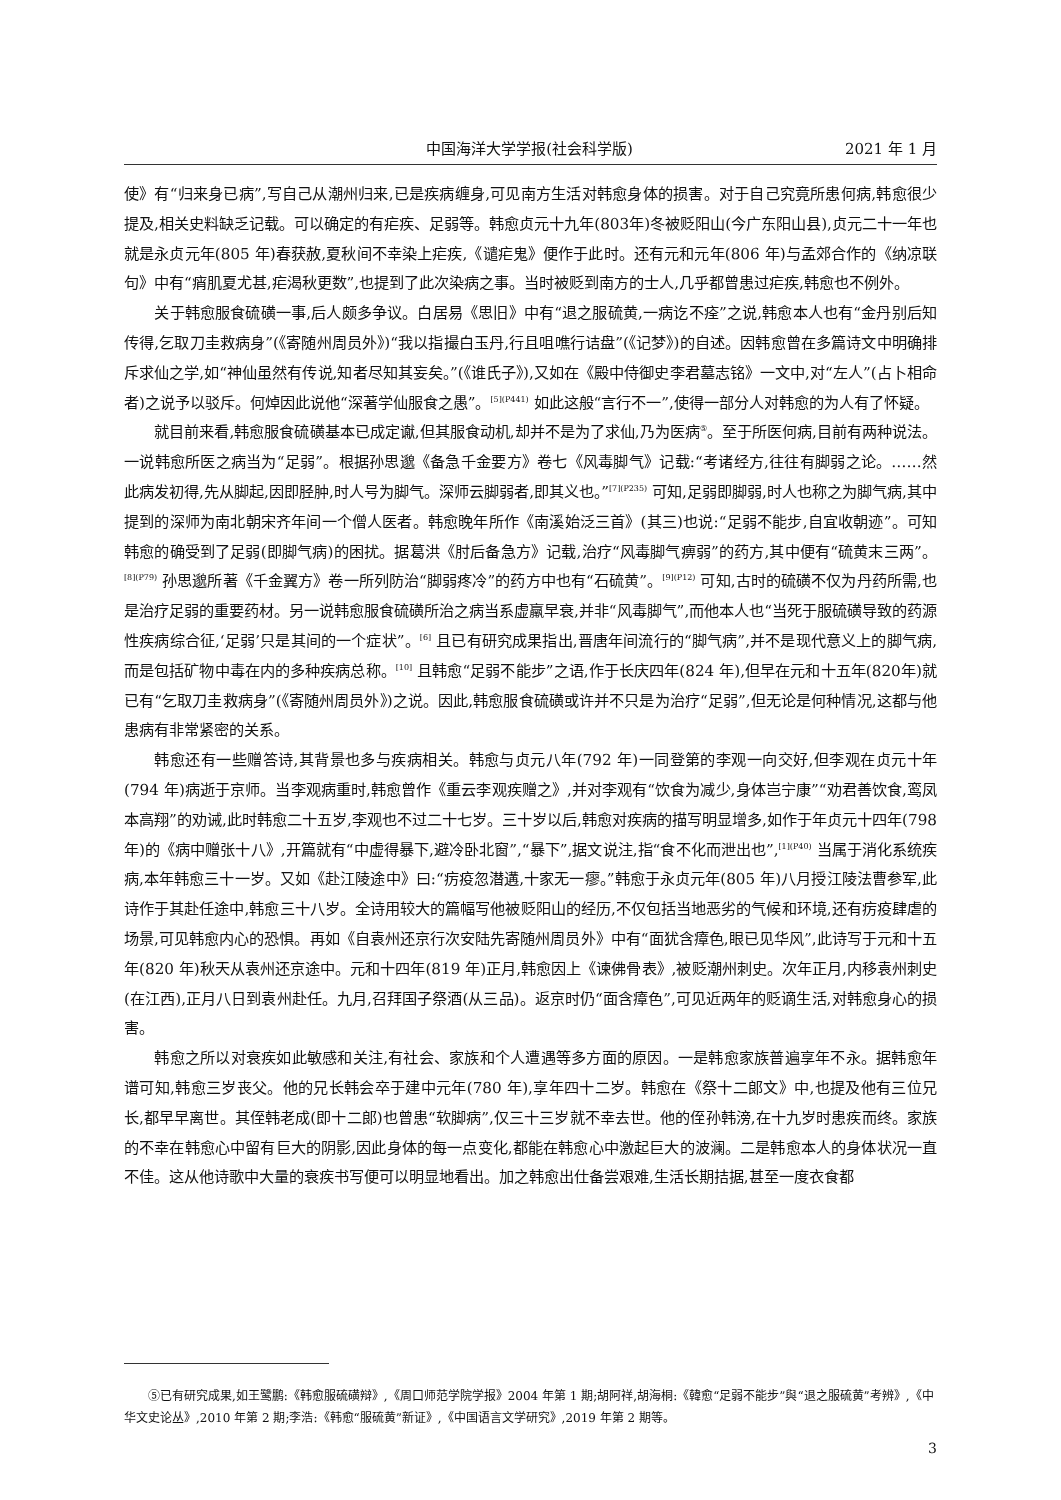中国海洋大学学报(社会科学版) 2021 年 1 月
使》有“归来身已病”,写自己从潮州归来,已是疾病缠身,可见南方生活对韩愈身体的损害。对于自己究竟所患何病,韩愈很少提及,相关史料缺乏记载。可以确定的有疟疾、足弱等。韩愈贞元十九年(803年)冬被贬阳山(今广东阳山县),贞元二十一年也就是永贞元年(805 年)春获赦,夏秋间不幸染上疟疾,《谴疟鬼》便作于此时。还有元和元年(806 年)与孟郊合作的《纳凉联句》中有“痟肌夏尤甚,疟渴秋更数”,也提到了此次染病之事。当时被贬到南方的士人,几乎都曾患过疟疾,韩愈也不例外。
关于韩愈服食硫磺一事,后人颇多争议。白居易《思旧》中有“退之服硫黄,一病讫不痊”之说,韩愈本人也有“金丹别后知传得,乞取刀圭救病身”(《寄随州周员外》)“我以指撮白玉丹,行且咀噍行诘盘”(《记梦》)的自述。因韩愈曾在多篇诗文中明确排斥求仙之学,如“神仙虽然有传说,知者尽知其妄矣。”(《谁氏子》),又如在《殿中侍御史李君墓志铭》一文中,对“左人”(占卜相命者)之说予以驳斥。何焯因此说他“深著学仙服食之愚”。<sup>[5](P441)</sup> 如此这般“言行不一”,使得一部分人对韩愈的为人有了怀疑。
就目前来看,韩愈服食硫磺基本已成定谳,但其服食动机,却并不是为了求仙,乃为医病<sup>⑤</sup>。至于所医何病,目前有两种说法。一说韩愈所医之病当为“足弱”。根据孙思邈《备急千金要方》卷七《风毒脚气》记载:“考诸经方,往往有脚弱之论。……然此病发初得,先从脚起,因即胫肿,时人号为脚气。深师云脚弱者,即其义也。”<sup>[7](P235)</sup> 可知,足弱即脚弱,时人也称之为脚气病,其中提到的深师为南北朝宋齐年间一个僧人医者。韩愈晚年所作《南溪始泛三首》(其三)也说:“足弱不能步,自宜收朝迹”。可知韩愈的确受到了足弱(即脚气病)的困扰。据葛洪《肘后备急方》记载,治疗“风毒脚气痹弱”的药方,其中便有“硫黄末三两”。<sup>[8](P79)</sup> 孙思邈所著《千金翼方》卷一所列防治“脚弱疼冷”的药方中也有“石硫黄”。<sup>[9](P12)</sup> 可知,古时的硫磺不仅为丹药所需,也是治疗足弱的重要药材。另一说韩愈服食硫磺所治之病当系虚羸早衰,并非“风毒脚气”,而他本人也“当死于服硫磺导致的药源性疾病综合征,‘足弱’只是其间的一个症状”。<sup>[6]</sup> 且已有研究成果指出,晋唐年间流行的“脚气病”,并不是现代意义上的脚气病,而是包括矿物中毒在内的多种疾病总称。<sup>[10]</sup> 且韩愈“足弱不能步”之语,作于长庆四年(824 年),但早在元和十五年(820年)就已有“乞取刀圭救病身”(《寄随州周员外》)之说。因此,韩愈服食硫磺或许并不只是为治疗“足弱”,但无论是何种情况,这都与他患病有非常紧密的关系。
韩愈还有一些赠答诗,其背景也多与疾病相关。韩愈与贞元八年(792 年)一同登第的李观一向交好,但李观在贞元十年(794 年)病逝于京师。当李观病重时,韩愈曾作《重云李观疾赠之》,并对李观有“饮食为减少,身体岂宁康”“劝君善饮食,鸾凤本高翔”的劝诫,此时韩愈二十五岁,李观也不过二十七岁。三十岁以后,韩愈对疾病的描写明显增多,如作于年贞元十四年(798 年)的《病中赠张十八》,开篇就有“中虚得暴下,避冷卧北窗”,“暴下”,据文说注,指“食不化而泄出也”,<sup>[1](P40)</sup> 当属于消化系统疾病,本年韩愈三十一岁。又如《赴江陵途中》曰:“疠疫忽潜遘,十家无一瘳。”韩愈于永贞元年(805 年)八月授江陵法曹参军,此诗作于其赴任途中,韩愈三十八岁。全诗用较大的篇幅写他被贬阳山的经历,不仅包括当地恶劣的气候和环境,还有疠疫肆虐的场景,可见韩愈内心的恐惧。再如《自袁州还京行次安陆先寄随州周员外》中有“面犹含瘴色,眼已见华风”,此诗写于元和十五年(820 年)秋天从袁州还京途中。元和十四年(819 年)正月,韩愈因上《谏佛骨表》,被贬潮州刺史。次年正月,内移袁州刺史(在江西),正月八日到袁州赴任。九月,召拜国子祭酒(从三品)。返京时仍“面含瘴色”,可见近两年的贬谪生活,对韩愈身心的损害。
韩愈之所以对衰疾如此敏感和关注,有社会、家族和个人遭遇等多方面的原因。一是韩愈家族普遍享年不永。据韩愈年谱可知,韩愈三岁丧父。他的兄长韩会卒于建中元年(780 年),享年四十二岁。韩愈在《祭十二郎文》中,也提及他有三位兄长,都早早离世。其侄韩老成(即十二郎)也曾患“软脚病”,仅三十三岁就不幸去世。他的侄孙韩滂,在十九岁时患疾而终。家族的不幸在韩愈心中留有巨大的阴影,因此身体的每一点变化,都能在韩愈心中激起巨大的波澜。二是韩愈本人的身体状况一直不佳。这从他诗歌中大量的衰疾书写便可以明显地看出。加之韩愈出仕备尝艰难,生活长期拮据,甚至一度衣食都
⑤已有研究成果,如王鹭鹏:《韩愈服硫磺辩》,《周口师范学院学报》2004 年第 1 期;胡阿祥,胡海桐:《韓愈“足弱不能步”與“退之服硫黄”考辨》,《中华文史论丛》,2010 年第 2 期;李浩:《韩愈“服硫黄”新证》,《中国语言文学研究》,2019 年第 2 期等。
3